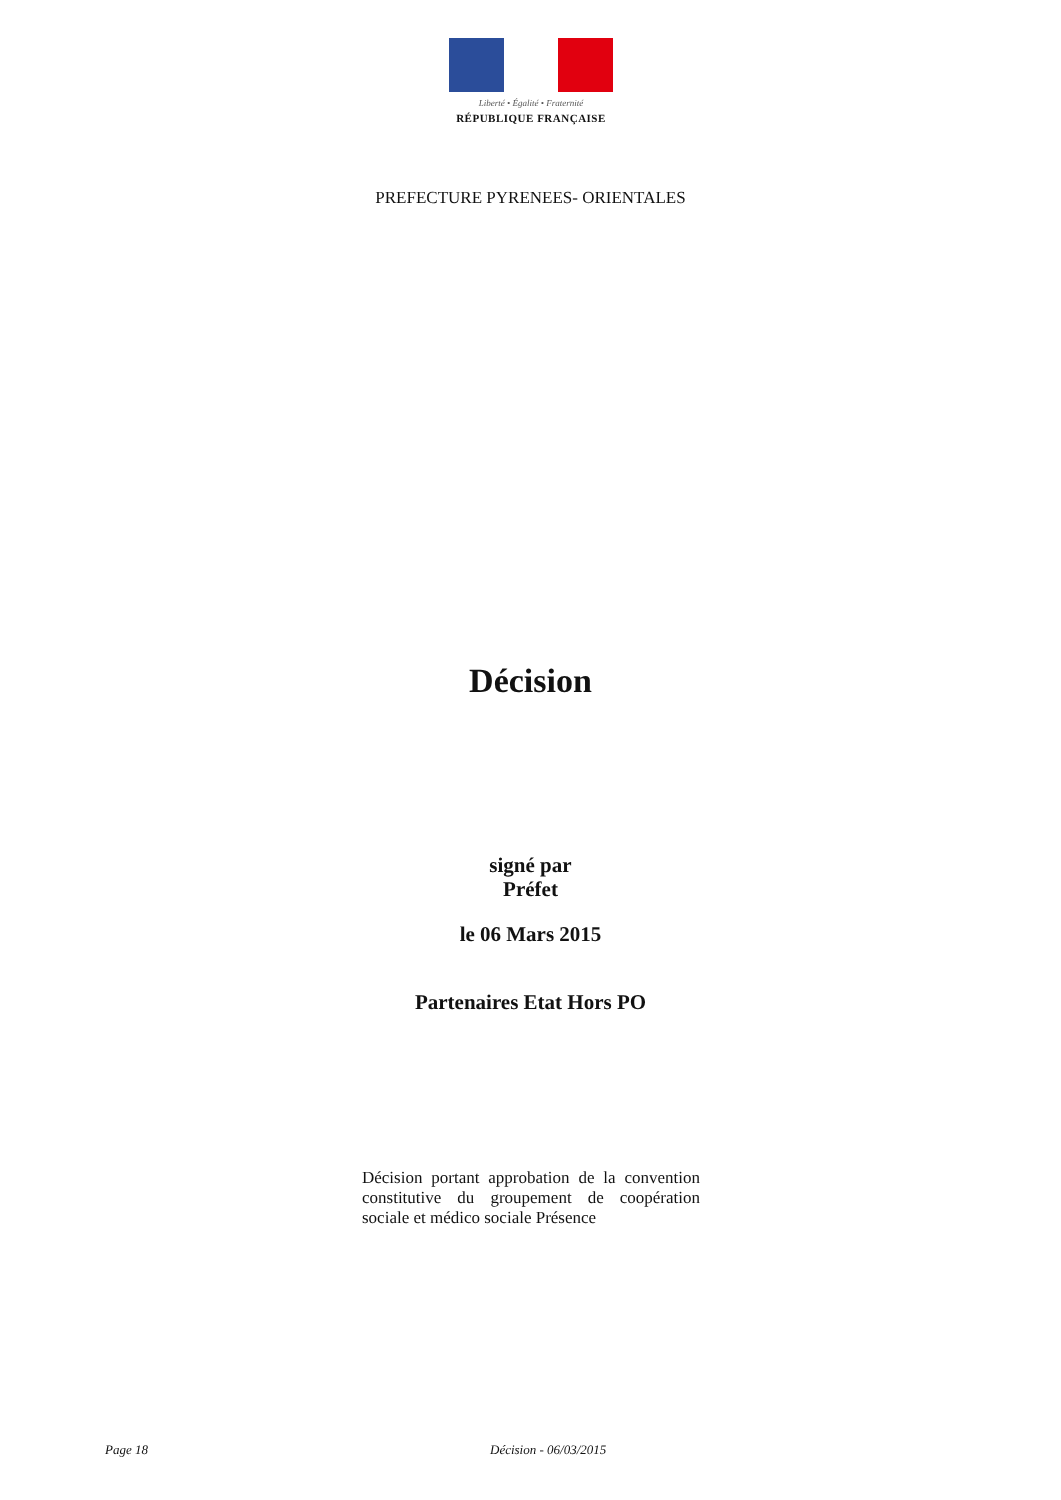Liberté • Égalité • Fraternité
RÉPUBLIQUE FRANÇAISE
PREFECTURE PYRENEES- ORIENTALES
Décision
signé par
Préfet
le 06 Mars 2015
Partenaires Etat Hors PO
Décision portant approbation de la convention constitutive du groupement de coopération sociale et médico sociale Présence
Page 18 Décision - 06/03/2015